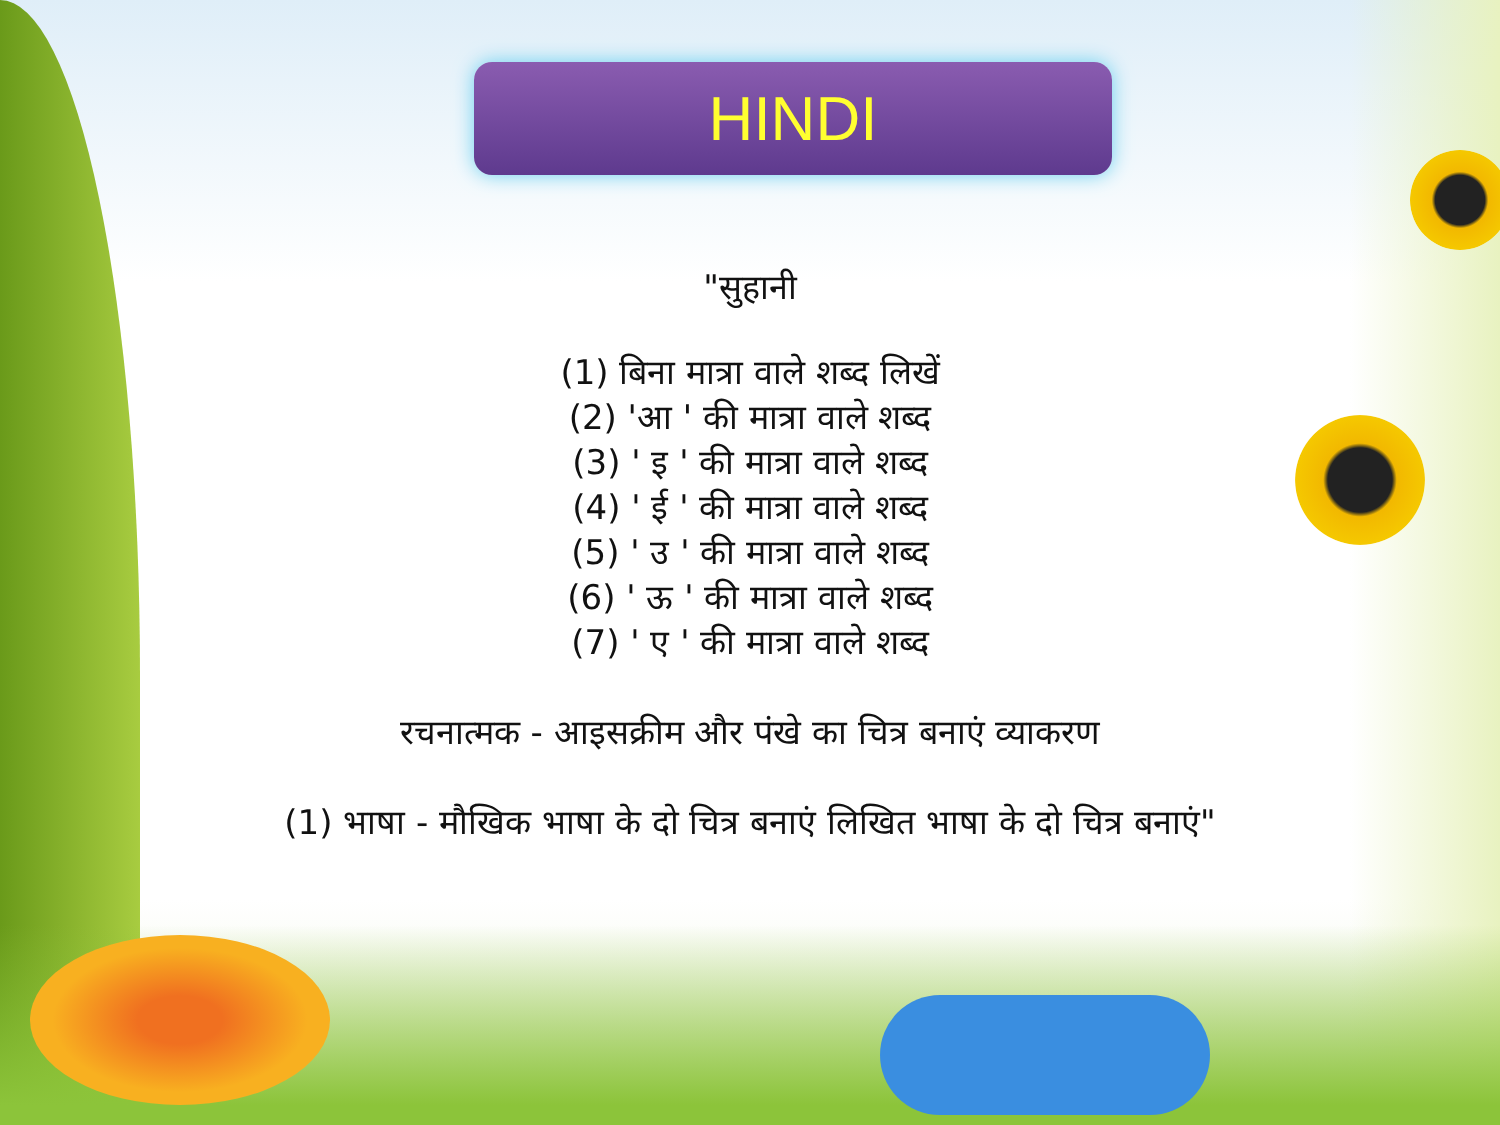HINDI
"सुहानी
(1) बिना मात्रा वाले शब्द लिखें
(2) 'आ ' की मात्रा वाले शब्द
(3) ' इ ' की मात्रा वाले शब्द
(4) ' ई ' की मात्रा वाले शब्द
(5) ' उ ' की मात्रा वाले शब्द
(6) ' ऊ ' की मात्रा वाले शब्द
(7) ' ए ' की मात्रा वाले शब्द
रचनात्मक - आइसक्रीम और पंखे का चित्र बनाएं व्याकरण
(1) भाषा - मौखिक भाषा के दो चित्र बनाएं लिखित भाषा के दो चित्र बनाएं"